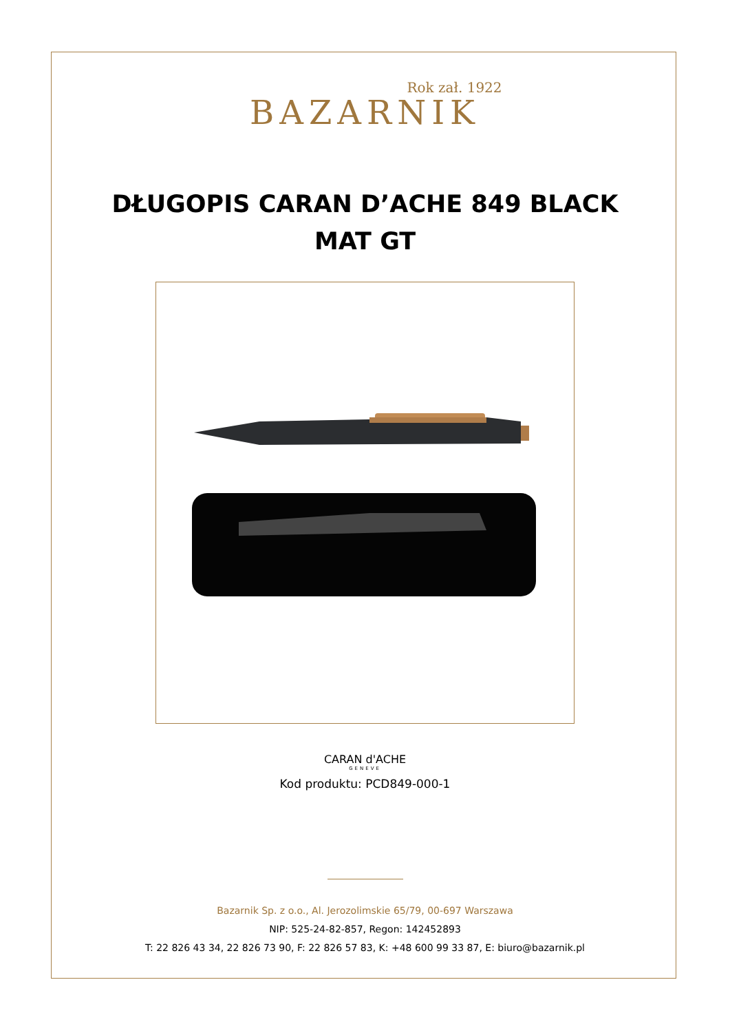Rok zał. 1922
BAZARNIK
DŁUGOPIS CARAN D’ACHE 849 BLACK MAT GT
CARAN d'ACHE
GENEVE
Kod produktu: PCD849-000-1
Bazarnik Sp. z o.o., Al. Jerozolimskie 65/79, 00-697 Warszawa
NIP: 525-24-82-857, Regon: 142452893
T: 22 826 43 34, 22 826 73 90, F: 22 826 57 83, K: +48 600 99 33 87, E: biuro@bazarnik.pl